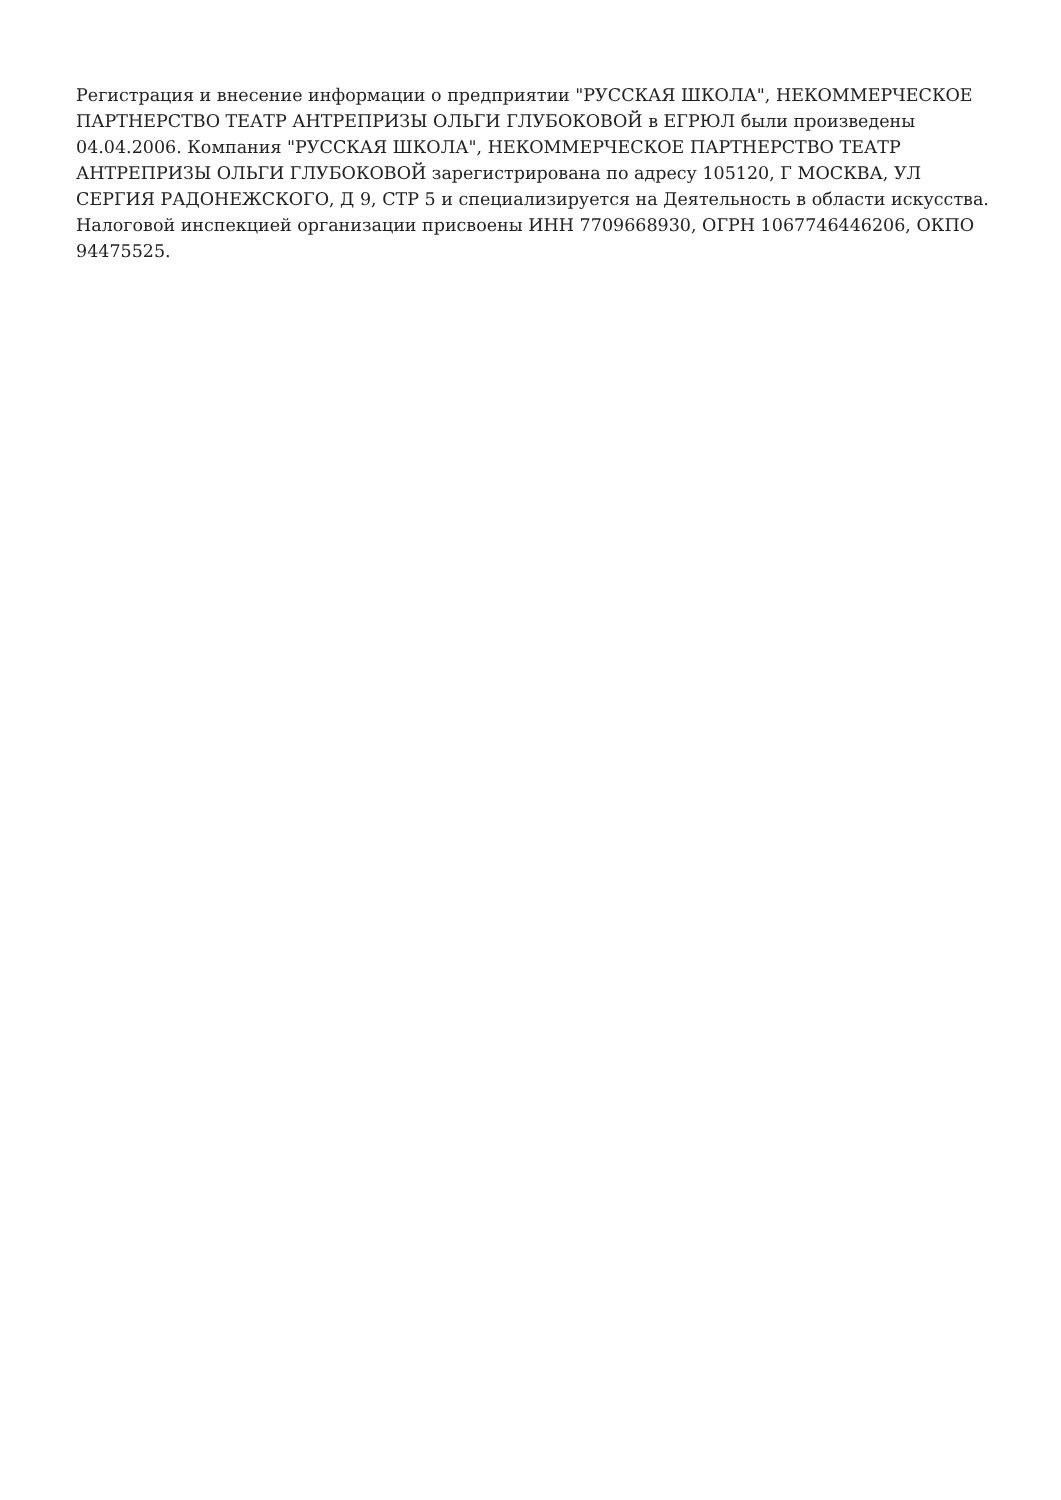Регистрация и внесение информации о предприятии "РУССКАЯ ШКОЛА", НЕКОММЕРЧЕСКОЕ ПАРТНЕРСТВО ТЕАТР АНТРЕПРИЗЫ ОЛЬГИ ГЛУБОКОВОЙ в ЕГРЮЛ были произведены 04.04.2006. Компания "РУССКАЯ ШКОЛА", НЕКОММЕРЧЕСКОЕ ПАРТНЕРСТВО ТЕАТР АНТРЕПРИЗЫ ОЛЬГИ ГЛУБОКОВОЙ зарегистрирована по адресу 105120, Г МОСКВА, УЛ СЕРГИЯ РАДОНЕЖСКОГО, Д 9, СТР 5 и специализируется на Деятельность в области искусства. Налоговой инспекцией организации присвоены ИНН 7709668930, ОГРН 1067746446206, ОКПО 94475525.